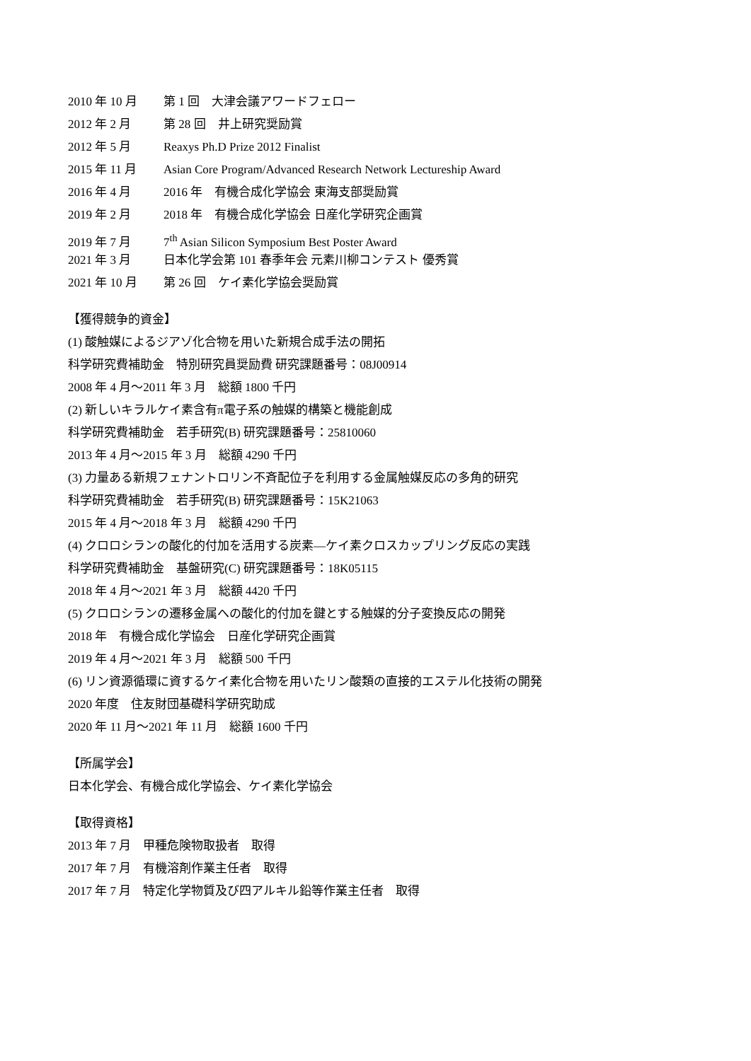2010 年 10 月 第 1 回　大津会議アワードフェロー
2012 年 2 月 第 28 回　井上研究奨励賞
2012 年 5 月 Reaxys Ph.D Prize 2012 Finalist
2015 年 11 月 Asian Core Program/Advanced Research Network Lectureship Award
2016 年 4 月 2016 年　有機合成化学協会 東海支部奨励賞
2019 年 2 月 2018 年　有機合成化学協会 日産化学研究企画賞
2019 年 7 月 7<sup>th</sup> Asian Silicon Symposium Best Poster Award
2021 年 3 月 日本化学会第 101 春季年会 元素川柳コンテスト 優秀賞
2021 年 10 月 第 26 回　ケイ素化学協会奨励賞
【獲得競争的資金】
(1) 酸触媒によるジアゾ化合物を用いた新規合成手法の開拓
科学研究費補助金　特別研究員奨励費 研究課題番号：08J00914
2008 年 4 月～2011 年 3 月　総額 1800 千円
(2) 新しいキラルケイ素含有π電子系の触媒的構築と機能創成
科学研究費補助金　若手研究(B) 研究課題番号：25810060
2013 年 4 月～2015 年 3 月　総額 4290 千円
(3) 力量ある新規フェナントロリン不斉配位子を利用する金属触媒反応の多角的研究
科学研究費補助金　若手研究(B) 研究課題番号：15K21063
2015 年 4 月～2018 年 3 月　総額 4290 千円
(4) クロロシランの酸化的付加を活用する炭素―ケイ素クロスカップリング反応の実践
科学研究費補助金　基盤研究(C) 研究課題番号：18K05115
2018 年 4 月～2021 年 3 月　総額 4420 千円
(5) クロロシランの遷移金属への酸化的付加を鍵とする触媒的分子変換反応の開発
2018 年　有機合成化学協会　日産化学研究企画賞
2019 年 4 月～2021 年 3 月　総額 500 千円
(6) リン資源循環に資するケイ素化合物を用いたリン酸類の直接的エステル化技術の開発
2020 年度　住友財団基礎科学研究助成
2020 年 11 月～2021 年 11 月　総額 1600 千円
【所属学会】
日本化学会、有機合成化学協会、ケイ素化学協会
【取得資格】
2013 年 7 月　甲種危険物取扱者　取得
2017 年 7 月　有機溶剤作業主任者　取得
2017 年 7 月　特定化学物質及び四アルキル鉛等作業主任者　取得